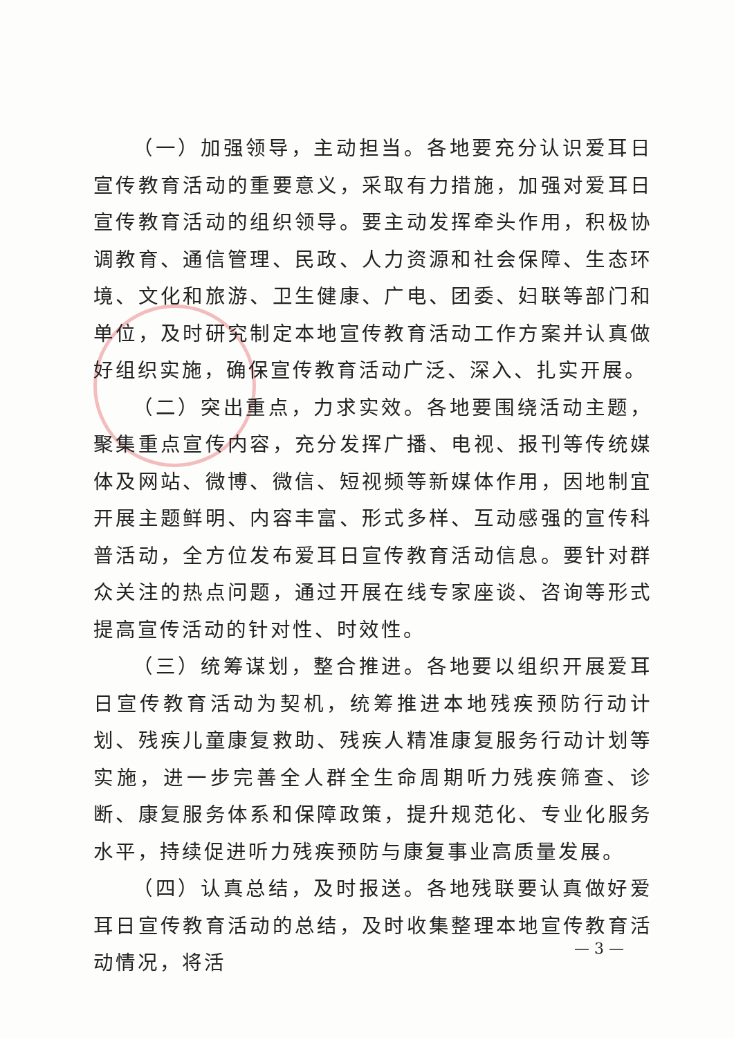（一）加强领导，主动担当。各地要充分认识爱耳日宣传教育活动的重要意义，采取有力措施，加强对爱耳日宣传教育活动的组织领导。要主动发挥牵头作用，积极协调教育、通信管理、民政、人力资源和社会保障、生态环境、文化和旅游、卫生健康、广电、团委、妇联等部门和单位，及时研究制定本地宣传教育活动工作方案并认真做好组织实施，确保宣传教育活动广泛、深入、扎实开展。
（二）突出重点，力求实效。各地要围绕活动主题，聚集重点宣传内容，充分发挥广播、电视、报刊等传统媒体及网站、微博、微信、短视频等新媒体作用，因地制宜开展主题鲜明、内容丰富、形式多样、互动感强的宣传科普活动，全方位发布爱耳日宣传教育活动信息。要针对群众关注的热点问题，通过开展在线专家座谈、咨询等形式提高宣传活动的针对性、时效性。
（三）统筹谋划，整合推进。各地要以组织开展爱耳日宣传教育活动为契机，统筹推进本地残疾预防行动计划、残疾儿童康复救助、残疾人精准康复服务行动计划等实施，进一步完善全人群全生命周期听力残疾筛查、诊断、康复服务体系和保障政策，提升规范化、专业化服务水平，持续促进听力残疾预防与康复事业高质量发展。
（四）认真总结，及时报送。各地残联要认真做好爱耳日宣传教育活动的总结，及时收集整理本地宣传教育活动情况，将活
— 3 —